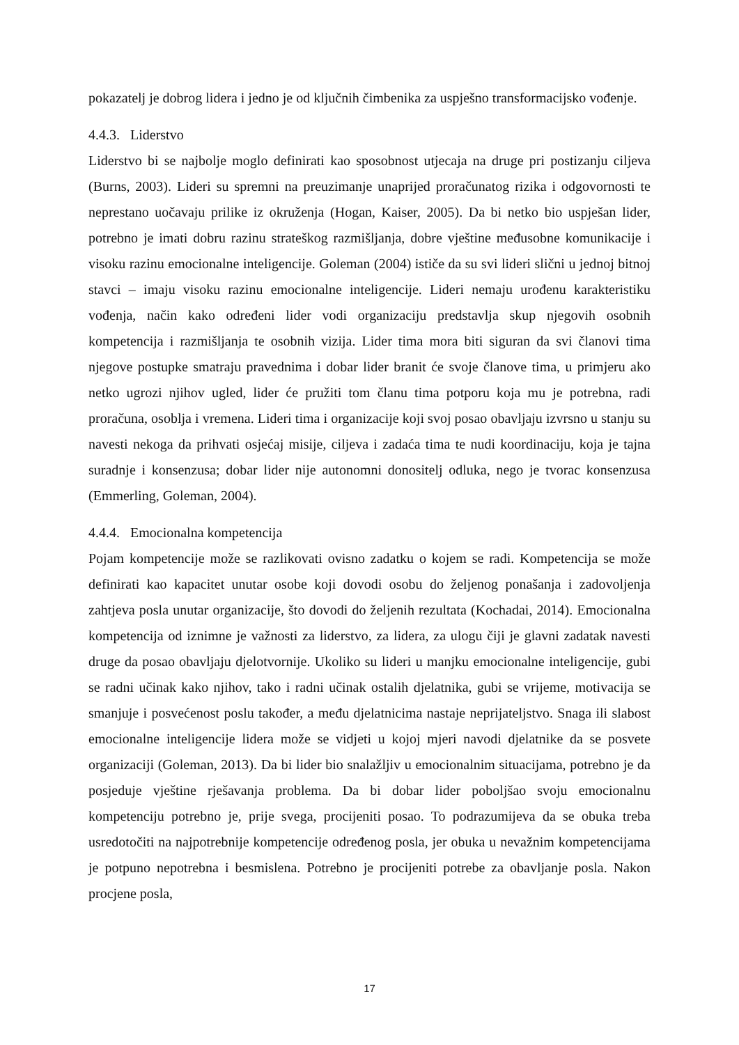pokazatelj je dobrog lidera i jedno je od ključnih čimbenika za uspješno transformacijsko vođenje.
4.4.3. Liderstvo
Liderstvo bi se najbolje moglo definirati kao sposobnost utjecaja na druge pri postizanju ciljeva (Burns, 2003). Lideri su spremni na preuzimanje unaprijed proračunatog rizika i odgovornosti te neprestano uočavaju prilike iz okruženja (Hogan, Kaiser, 2005). Da bi netko bio uspješan lider, potrebno je imati dobru razinu strateškog razmišljanja, dobre vještine međusobne komunikacije i visoku razinu emocionalne inteligencije. Goleman (2004) ističe da su svi lideri slični u jednoj bitnoj stavci – imaju visoku razinu emocionalne inteligencije. Lideri nemaju urođenu karakteristiku vođenja, način kako određeni lider vodi organizaciju predstavlja skup njegovih osobnih kompetencija i razmišljanja te osobnih vizija. Lider tima mora biti siguran da svi članovi tima njegove postupke smatraju pravednima i dobar lider branit će svoje članove tima, u primjeru ako netko ugrozi njihov ugled, lider će pružiti tom članu tima potporu koja mu je potrebna, radi proračuna, osoblja i vremena. Lideri tima i organizacije koji svoj posao obavljaju izvrsno u stanju su navesti nekoga da prihvati osjećaj misije, ciljeva i zadaća tima te nudi koordinaciju, koja je tajna suradnje i konsenzusa; dobar lider nije autonomni donositelj odluka, nego je tvorac konsenzusa (Emmerling, Goleman, 2004).
4.4.4. Emocionalna kompetencija
Pojam kompetencije može se razlikovati ovisno zadatku o kojem se radi. Kompetencija se može definirati kao kapacitet unutar osobe koji dovodi osobu do željenog ponašanja i zadovoljenja zahtjeva posla unutar organizacije, što dovodi do željenih rezultata (Kochadai, 2014). Emocionalna kompetencija od iznimne je važnosti za liderstvo, za lidera, za ulogu čiji je glavni zadatak navesti druge da posao obavljaju djelotvornije. Ukoliko su lideri u manjku emocionalne inteligencije, gubi se radni učinak kako njihov, tako i radni učinak ostalih djelatnika, gubi se vrijeme, motivacija se smanjuje i posvećenost poslu također, a među djelatnicima nastaje neprijateljstvo. Snaga ili slabost emocionalne inteligencije lidera može se vidjeti u kojoj mjeri navodi djelatnike da se posvete organizaciji (Goleman, 2013). Da bi lider bio snalažljiv u emocionalnim situacijama, potrebno je da posjeduje vještine rješavanja problema. Da bi dobar lider poboljšao svoju emocionalnu kompetenciju potrebno je, prije svega, procijeniti posao. To podrazumijeva da se obuka treba usredotočiti na najpotrebnije kompetencije određenog posla, jer obuka u nevažnim kompetencijama je potpuno nepotrebna i besmislena. Potrebno je procijeniti potrebe za obavljanje posla. Nakon procjene posla,
17